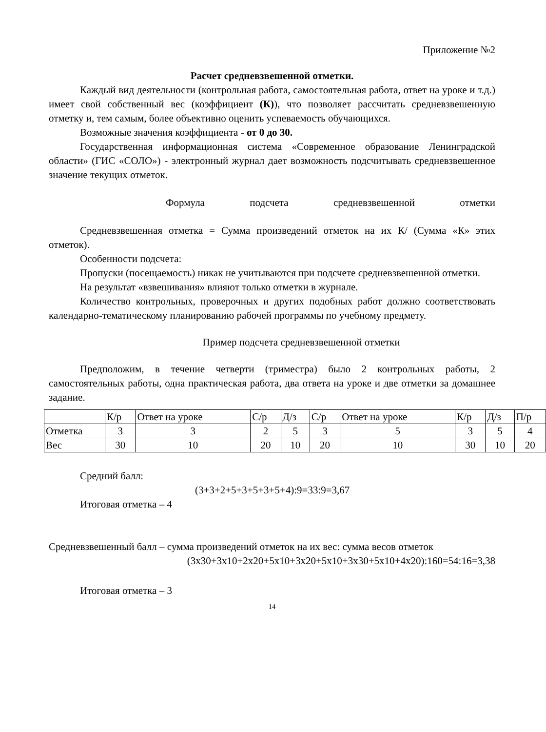Приложение №2
Расчет средневзвешенной отметки.
Каждый вид деятельности (контрольная работа, самостоятельная работа, ответ на уроке и т.д.) имеет свой собственный вес (коэффициент (К)), что позволяет рассчитать средневзвешенную отметку и, тем самым, более объективно оценить успеваемость обучающихся.
Возможные значения коэффициента - от 0 до 30.
Государственная информационная система «Современное образование Ленинградской области» (ГИС «СОЛО») - электронный журнал дает возможность подсчитывать средневзвешенное значение текущих отметок.
Формула подсчета средневзвешенной отметки
Средневзвешенная отметка = Сумма произведений отметок на их К/ (Сумма «К» этих отметок).
Особенности подсчета:
Пропуски (посещаемость) никак не учитываются при подсчете средневзвешенной отметки.
На результат «взвешивания» влияют только отметки в журнале.
Количество контрольных, проверочных и других подобных работ должно соответствовать календарно-тематическому планированию рабочей программы по учебному предмету.
Пример подсчета средневзвешенной отметки
Предположим, в течение четверти (триместра) было 2 контрольных работы, 2 самостоятельных работы, одна практическая работа, два ответа на уроке и две отметки за домашнее задание.
| | К/р | Ответ на уроке | С/р | Д/з | С/р | Ответ на уроке | К/р | Д/з | П/р |
| Отметка | 3 | 3 | 2 | 5 | 3 | 5 | 3 | 5 | 4 |
| Вес | 30 | 10 | 20 | 10 | 20 | 10 | 30 | 10 | 20 |
Средний балл:
(3+3+2+5+3+5+3+5+4):9=33:9=3,67
Итоговая отметка – 4
Средневзвешенный балл – сумма произведений отметок на их вес: сумма весов отметок
(3х30+3х10+2х20+5х10+3х20+5х10+3х30+5х10+4х20):160=54:16=3,38
Итоговая отметка – 3
14